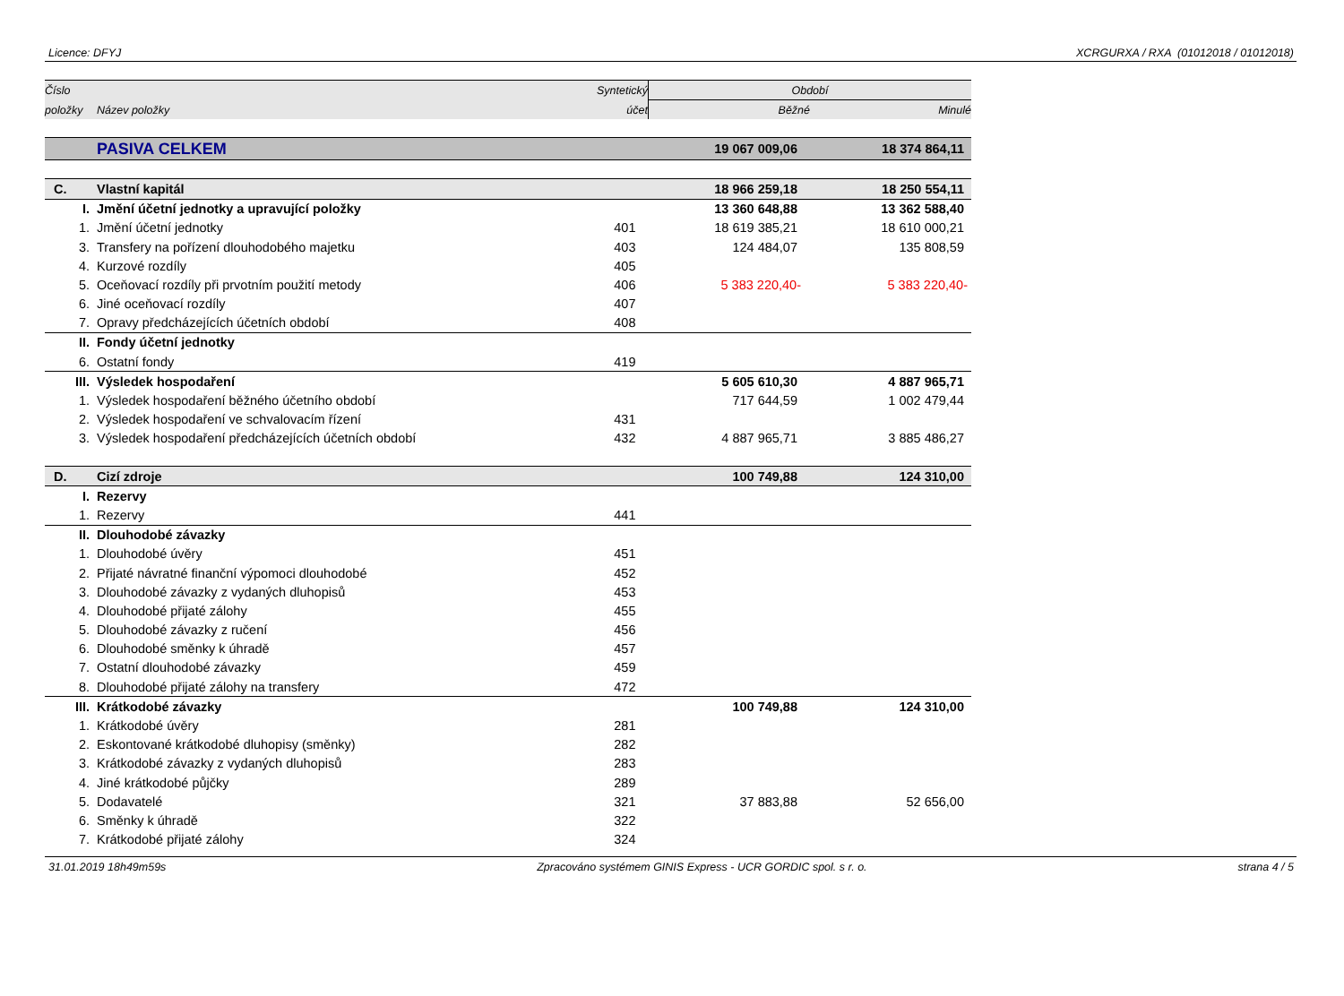Licence: DFYJ XCRGURXA / RXA (01012018 / 01012018)
| Číslo | | Syntetický | Období | |
| --- | --- | --- | --- | --- |
| položky | Název položky | účet | Běžné | Minulé |
| | PASIVA CELKEM | | 19 067 009,06 | 18 374 864,11 |
| C. | Vlastní kapitál | | 18 966 259,18 | 18 250 554,11 |
| I. | Jmění účetní jednotky a upravující položky | | 13 360 648,88 | 13 362 588,40 |
| 1. | Jmění účetní jednotky | 401 | 18 619 385,21 | 18 610 000,21 |
| 3. | Transfery na pořízení dlouhodobého majetku | 403 | 124 484,07 | 135 808,59 |
| 4. | Kurzové rozdíly | 405 | | |
| 5. | Oceňovací rozdíly při prvotním použití metody | 406 | 5 383 220,40- | 5 383 220,40- |
| 6. | Jiné oceňovací rozdíly | 407 | | |
| 7. | Opravy předcházejících účetních období | 408 | | |
| II. | Fondy účetní jednotky | | | |
| 6. | Ostatní fondy | 419 | | |
| III. | Výsledek hospodaření | | 5 605 610,30 | 4 887 965,71 |
| 1. | Výsledek hospodaření běžného účetního období | | 717 644,59 | 1 002 479,44 |
| 2. | Výsledek hospodaření ve schvalovacím řízení | 431 | | |
| 3. | Výsledek hospodaření předcházejících účetních období | 432 | 4 887 965,71 | 3 885 486,27 |
| D. | Cizí zdroje | | 100 749,88 | 124 310,00 |
| I. | Rezervy | | | |
| 1. | Rezervy | 441 | | |
| II. | Dlouhodobé závazky | | | |
| 1. | Dlouhodobé úvěry | 451 | | |
| 2. | Přijaté návratné finanční výpomoci dlouhodobé | 452 | | |
| 3. | Dlouhodobé závazky z vydaných dluhopisů | 453 | | |
| 4. | Dlouhodobé přijaté zálohy | 455 | | |
| 5. | Dlouhodobé závazky z ručení | 456 | | |
| 6. | Dlouhodobé směnky k úhradě | 457 | | |
| 7. | Ostatní dlouhodobé závazky | 459 | | |
| 8. | Dlouhodobé přijaté zálohy na transfery | 472 | | |
| III. | Krátkodobé závazky | | 100 749,88 | 124 310,00 |
| 1. | Krátkodobé úvěry | 281 | | |
| 2. | Eskontované krátkodobé dluhopisy (směnky) | 282 | | |
| 3. | Krátkodobé závazky z vydaných dluhopisů | 283 | | |
| 4. | Jiné krátkodobé půjčky | 289 | | |
| 5. | Dodavatelé | 321 | 37 883,88 | 52 656,00 |
| 6. | Směnky k úhradě | 322 | | |
| 7. | Krátkodobé přijaté zálohy | 324 | | |
31.01.2019 18h49m59s Zpracováno systémem GINIS Express - UCR GORDIC spol. s r. o. strana 4 / 5